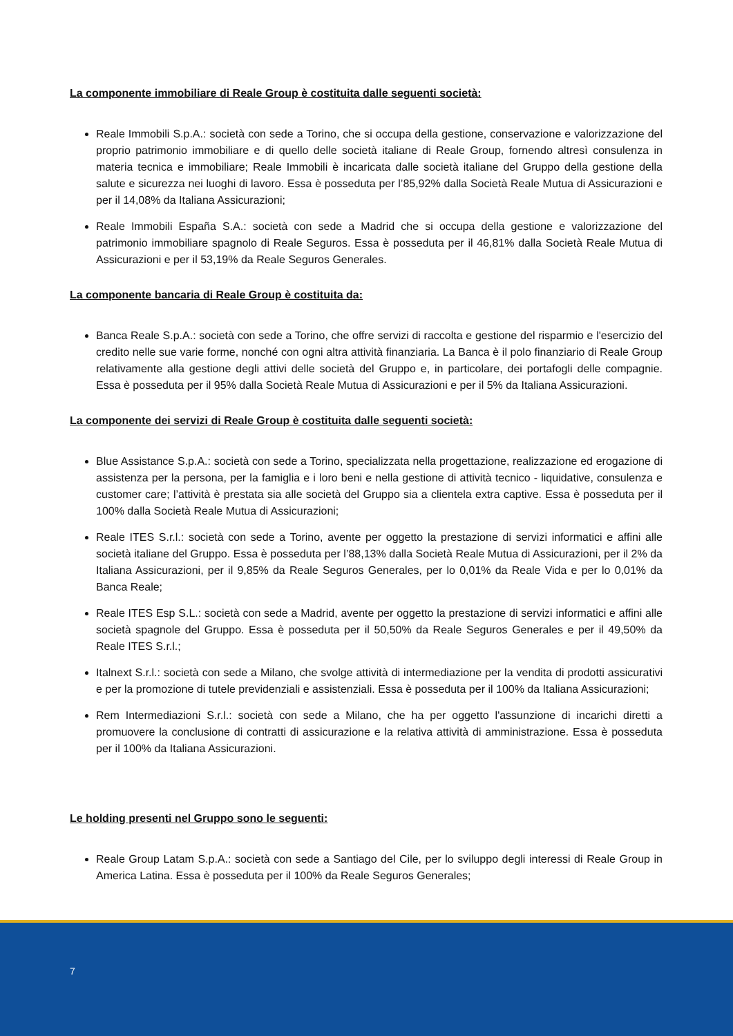La componente immobiliare di Reale Group è costituita dalle seguenti società:
Reale Immobili S.p.A.: società con sede a Torino, che si occupa della gestione, conservazione e valorizzazione del proprio patrimonio immobiliare e di quello delle società italiane di Reale Group, fornendo altresì consulenza in materia tecnica e immobiliare; Reale Immobili è incaricata dalle società italiane del Gruppo della gestione della salute e sicurezza nei luoghi di lavoro. Essa è posseduta per l’85,92% dalla Società Reale Mutua di Assicurazioni e per il 14,08% da Italiana Assicurazioni;
Reale Immobili España S.A.: società con sede a Madrid che si occupa della gestione e valorizzazione del patrimonio immobiliare spagnolo di Reale Seguros. Essa è posseduta per il 46,81% dalla Società Reale Mutua di Assicurazioni e per il 53,19% da Reale Seguros Generales.
La componente bancaria di Reale Group è costituita da:
Banca Reale S.p.A.: società con sede a Torino, che offre servizi di raccolta e gestione del risparmio e l'esercizio del credito nelle sue varie forme, nonché con ogni altra attività finanziaria. La Banca è il polo finanziario di Reale Group relativamente alla gestione degli attivi delle società del Gruppo e, in particolare, dei portafogli delle compagnie. Essa è posseduta per il 95% dalla Società Reale Mutua di Assicurazioni e per il 5% da Italiana Assicurazioni.
La componente dei servizi di Reale Group è costituita dalle seguenti società:
Blue Assistance S.p.A.: società con sede a Torino, specializzata nella progettazione, realizzazione ed erogazione di assistenza per la persona, per la famiglia e i loro beni e nella gestione di attività tecnico - liquidative, consulenza e customer care; l’attività è prestata sia alle società del Gruppo sia a clientela extra captive. Essa è posseduta per il 100% dalla Società Reale Mutua di Assicurazioni;
Reale ITES S.r.l.: società con sede a Torino, avente per oggetto la prestazione di servizi informatici e affini alle società italiane del Gruppo. Essa è posseduta per l’88,13% dalla Società Reale Mutua di Assicurazioni, per il 2% da Italiana Assicurazioni, per il 9,85% da Reale Seguros Generales, per lo 0,01% da Reale Vida e per lo 0,01% da Banca Reale;
Reale ITES Esp S.L.: società con sede a Madrid, avente per oggetto la prestazione di servizi informatici e affini alle società spagnole del Gruppo. Essa è posseduta per il 50,50% da Reale Seguros Generales e per il 49,50% da Reale ITES S.r.l.;
Italnext S.r.l.: società con sede a Milano, che svolge attività di intermediazione per la vendita di prodotti assicurativi e per la promozione di tutele previdenziali e assistenziali. Essa è posseduta per il 100% da Italiana Assicurazioni;
Rem Intermediazioni S.r.l.: società con sede a Milano, che ha per oggetto l'assunzione di incarichi diretti a promuovere la conclusione di contratti di assicurazione e la relativa attività di amministrazione. Essa è posseduta per il 100% da Italiana Assicurazioni.
Le holding presenti nel Gruppo sono le seguenti:
Reale Group Latam S.p.A.: società con sede a Santiago del Cile, per lo sviluppo degli interessi di Reale Group in America Latina. Essa è posseduta per il 100% da Reale Seguros Generales;
7